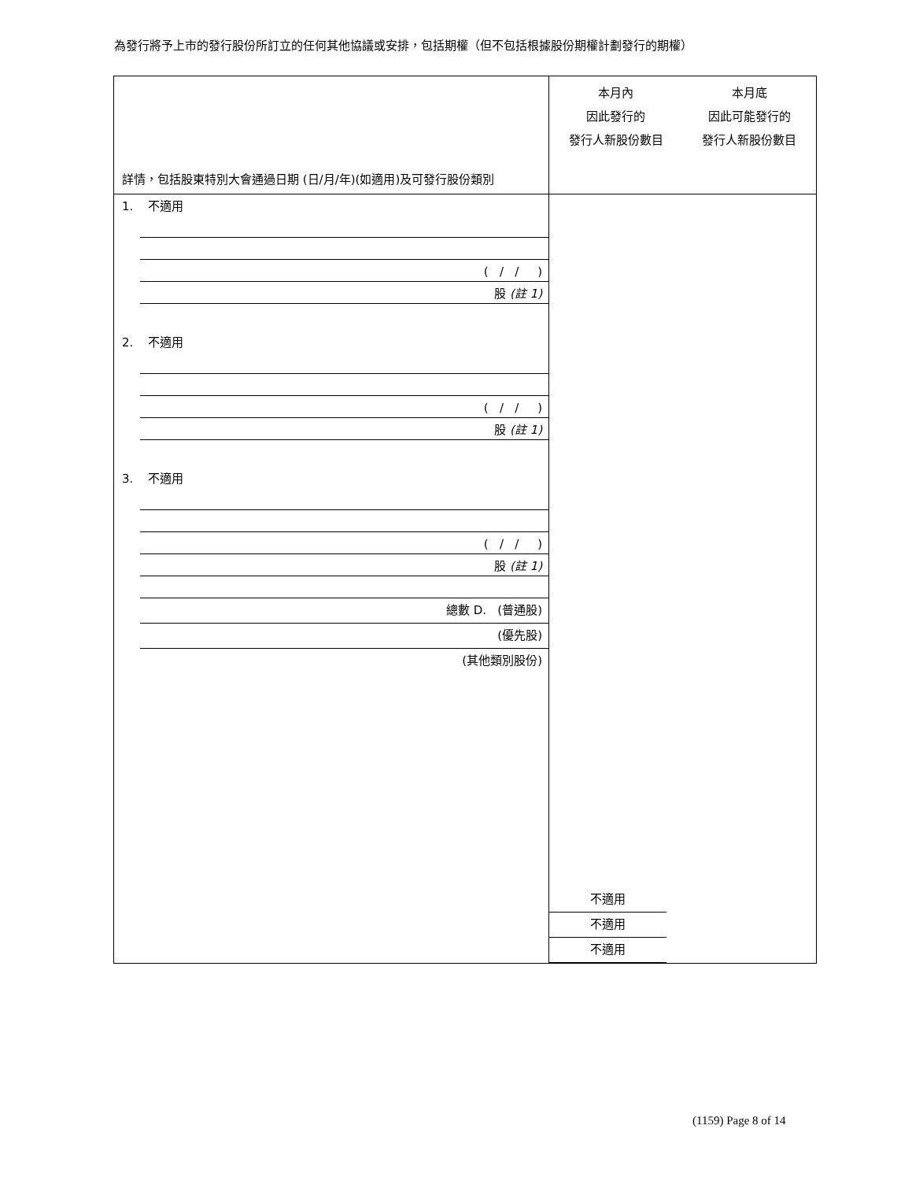為發行將予上市的發行股份所訂立的任何其他協議或安排，包括期權（但不包括根據股份期權計劃發行的期權）
| 詳情，包括股東特別大會通過日期 (日/月/年)(如適用)及可發行股份類別 | 本月內 因此發行的 發行人新股份數目 | 本月底 因此可能發行的 發行人新股份數目 |
| 1. 不適用 ( / / ) 股 (註 1) 2. 不適用 ( / / ) 股 (註 1) 3. 不適用 ( / / ) 股 (註 1) 總數 D. (普通股) (優先股) (其他類別股份) | 不適用 不適用 不適用 | |
(1159) Page 8 of 14